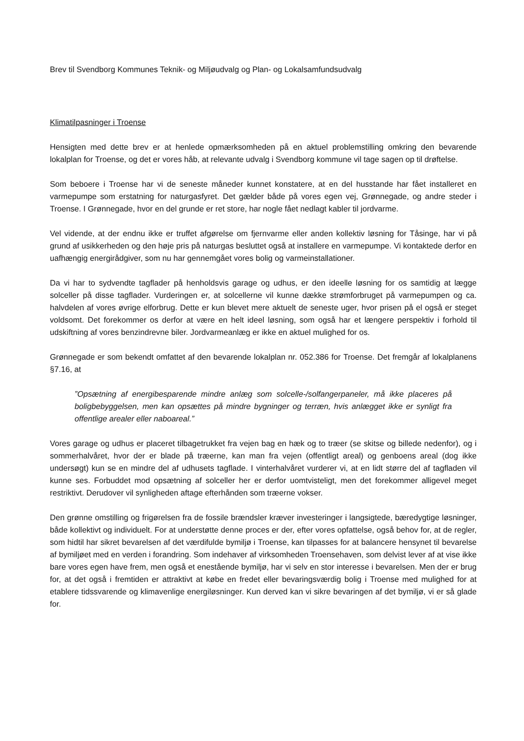Brev til Svendborg Kommunes Teknik- og Miljøudvalg og Plan- og Lokalsamfundsudvalg
Klimatilpasninger i Troense
Hensigten med dette brev er at henlede opmærksomheden på en aktuel problemstilling omkring den bevarende lokalplan for Troense, og det er vores håb, at relevante udvalg i Svendborg kommune vil tage sagen op til drøftelse.
Som beboere i Troense har vi de seneste måneder kunnet konstatere, at en del husstande har fået installeret en varmepumpe som erstatning for naturgasfyret. Det gælder både på vores egen vej, Grønnegade, og andre steder i Troense. I Grønnegade, hvor en del grunde er ret store, har nogle fået nedlagt kabler til jordvarme.
Vel vidende, at der endnu ikke er truffet afgørelse om fjernvarme eller anden kollektiv løsning for Tåsinge, har vi på grund af usikkerheden og den høje pris på naturgas besluttet også at installere en varmepumpe. Vi kontaktede derfor en uafhængig energirådgiver, som nu har gennemgået vores bolig og varmeinstallationer.
Da vi har to sydvendte tagflader på henholdsvis garage og udhus, er den ideelle løsning for os samtidig at lægge solceller på disse tagflader. Vurderingen er, at solcellerne vil kunne dække strømforbruget på varmepumpen og ca. halvdelen af vores øvrige elforbrug. Dette er kun blevet mere aktuelt de seneste uger, hvor prisen på el også er steget voldsomt. Det forekommer os derfor at være en helt ideel løsning, som også har et længere perspektiv i forhold til udskiftning af vores benzindrevne biler. Jordvarmeanlæg er ikke en aktuel mulighed for os.
Grønnegade er som bekendt omfattet af den bevarende lokalplan nr. 052.386 for Troense. Det fremgår af lokalplanens §7.16, at
”Opsætning af energibesparende mindre anlæg som solcelle-/solfangerpaneler, må ikke placeres på boligbebyggelsen, men kan opsættes på mindre bygninger og terræn, hvis anlægget ikke er synligt fra offentlige arealer eller naboareal.”
Vores garage og udhus er placeret tilbagetrukket fra vejen bag en hæk og to træer (se skitse og billede nedenfor), og i sommerhalvåret, hvor der er blade på træerne, kan man fra vejen (offentligt areal) og genboens areal (dog ikke undersøgt) kun se en mindre del af udhusets tagflade. I vinterhalvåret vurderer vi, at en lidt større del af tagfladen vil kunne ses. Forbuddet mod opsætning af solceller her er derfor uomtvisteligt, men det forekommer alligevel meget restriktivt. Derudover vil synligheden aftage efterhånden som træerne vokser.
Den grønne omstilling og frigørelsen fra de fossile brændsler kræver investeringer i langsigtede, bæredygtige løsninger, både kollektivt og individuelt. For at understøtte denne proces er der, efter vores opfattelse, også behov for, at de regler, som hidtil har sikret bevarelsen af det værdifulde bymiljø i Troense, kan tilpasses for at balancere hensynet til bevarelse af bymiljøet med en verden i forandring. Som indehaver af virksomheden Troensehaven, som delvist lever af at vise ikke bare vores egen have frem, men også et enestående bymiljø, har vi selv en stor interesse i bevarelsen. Men der er brug for, at det også i fremtiden er attraktivt at købe en fredet eller bevaringsværdig bolig i Troense med mulighed for at etablere tidssvarende og klimavenlige energiløsninger. Kun derved kan vi sikre bevaringen af det bymiljø, vi er så glade for.